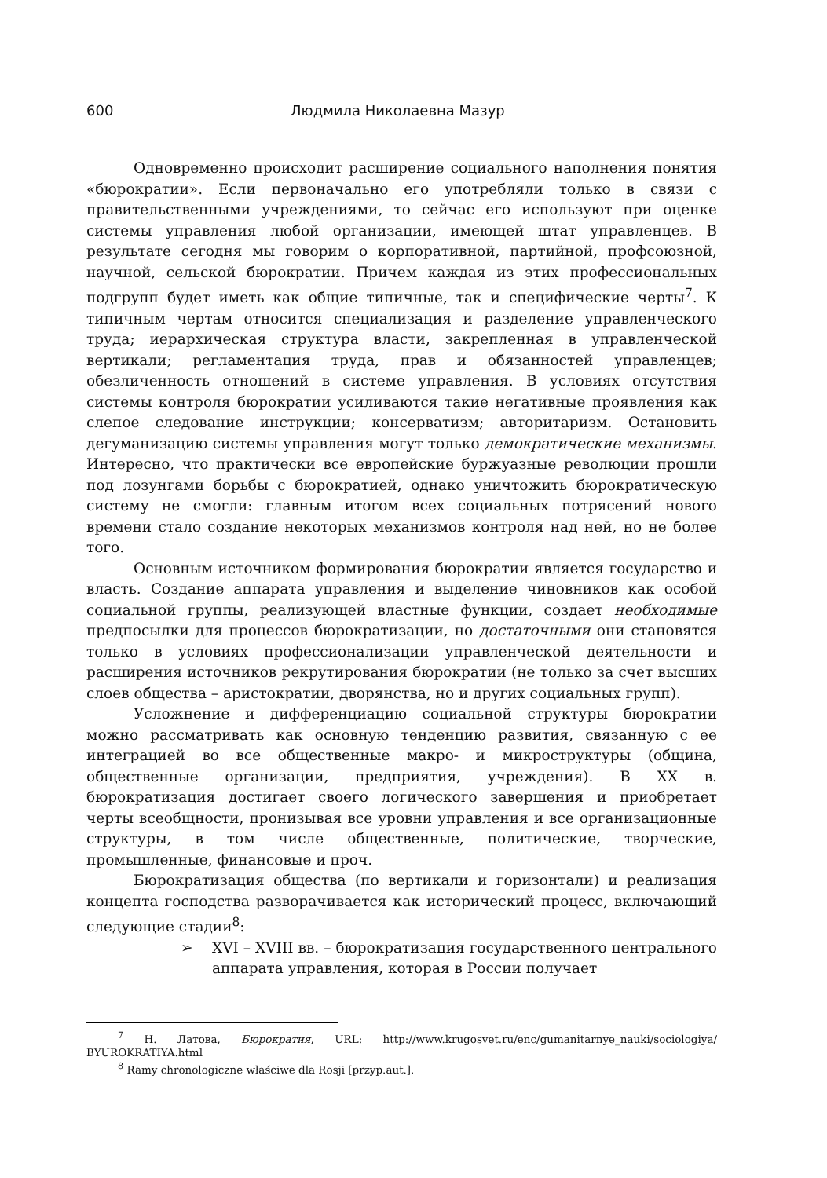600 Людмила Николаевна Мазур
Одновременно происходит расширение социального наполнения понятия «бюрократии». Если первоначально его употребляли только в связи с правительственными учреждениями, то сейчас его используют при оценке системы управления любой организации, имеющей штат управленцев. В результате сегодня мы говорим о корпоративной, партийной, профсоюзной, научной, сельской бюрократии. Причем каждая из этих профессиональных подгрупп будет иметь как общие типичные, так и специфические черты<sup>7</sup>. К типичным чертам относится специализация и разделение управленческого труда; иерархическая структура власти, закрепленная в управленческой вертикали; регламентация труда, прав и обязанностей управленцев; обезличенность отношений в системе управления. В условиях отсутствия системы контроля бюрократии усиливаются такие негативные проявления как слепое следование инструкции; консерватизм; авторитаризм. Остановить дегуманизацию системы управления могут только демократические механизмы. Интересно, что практически все европейские буржуазные революции прошли под лозунгами борьбы с бюрократией, однако уничтожить бюрократическую систему не смогли: главным итогом всех социальных потрясений нового времени стало создание некоторых механизмов контроля над ней, но не более того.
Основным источником формирования бюрократии является государство и власть. Создание аппарата управления и выделение чиновников как особой социальной группы, реализующей властные функции, создает необходимые предпосылки для процессов бюрократизации, но достаточными они становятся только в условиях профессионализации управленческой деятельности и расширения источников рекрутирования бюрократии (не только за счет высших слоев общества – аристократии, дворянства, но и других социальных групп).
Усложнение и дифференциацию социальной структуры бюрократии можно рассматривать как основную тенденцию развития, связанную с ее интеграцией во все общественные макро- и микроструктуры (община, общественные организации, предприятия, учреждения). В XX в. бюрократизация достигает своего логического завершения и приобретает черты всеобщности, пронизывая все уровни управления и все организационные структуры, в том числе общественные, политические, творческие, промышленные, финансовые и проч.
Бюрократизация общества (по вертикали и горизонтали) и реализация концепта господства разворачивается как исторический процесс, включающий следующие стадии<sup>8</sup>:
➢ XVI – XVIII вв. – бюрократизация государственного центрального аппарата управления, которая в России получает
<sup>7</sup> Н. Латова, Бюрократия, URL: http://www.krugosvet.ru/enc/gumanitarnye_nauki/sociologiya/ BYUROKRATIYA.html
<sup>8</sup> Ramy chronologiczne właściwe dla Rosji [przyp.aut.].